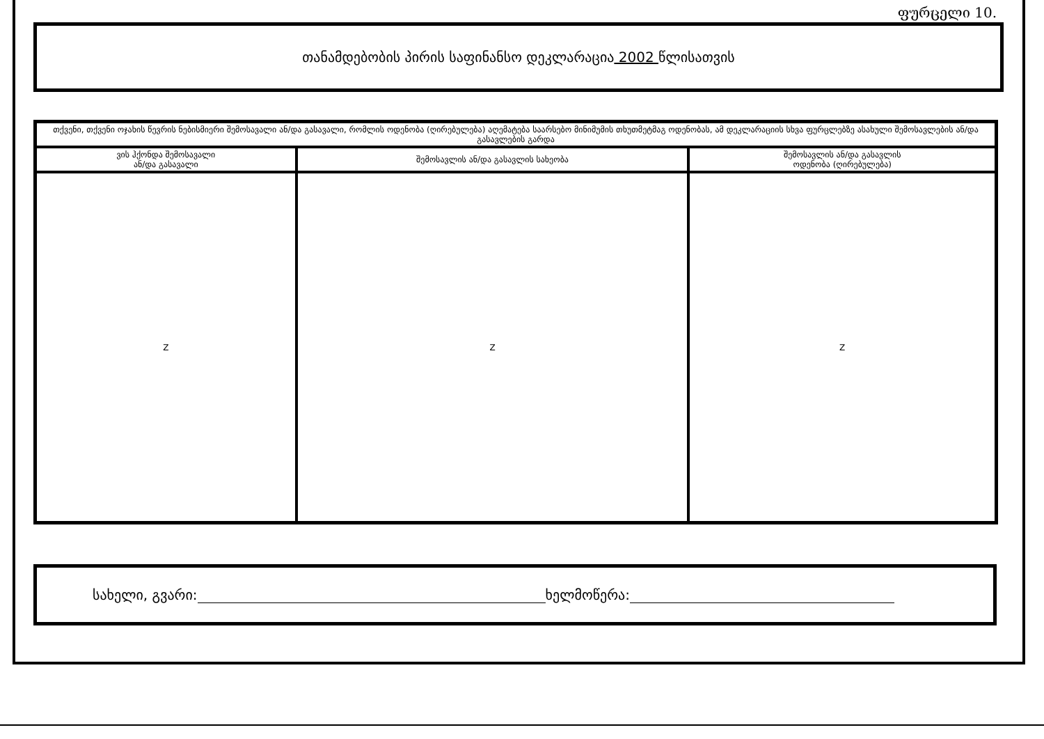ფურცელი 10.
თანამდებობის პირის საფინანსო დეკლარაცია 2002 წლისათვის
| თქვენი, თქვენი ოჯახის წევრის ნებისმიერი შემოსავალი ან/და გასავალი, რომლის ოდენობა (ღირებულება) აღემატება საარსებო მინიმუმის თხუთმეტმაგ ოდენობას, ამ დეკლარაციის სხვა ფურცლებზე ასახული შემოსავლების ან/და გასავლების გარდა | | |
| --- | --- | --- |
| ვის ჰქონდა შემოსავალი ან/და გასავალი | შემოსავლის ან/და გასავლის სახეობა | შემოსავლის ან/და გასავლის ოდენობა (ღირებულება) |
| Z | Z | Z |
სახელი, გვარი: ხელმოწერა: